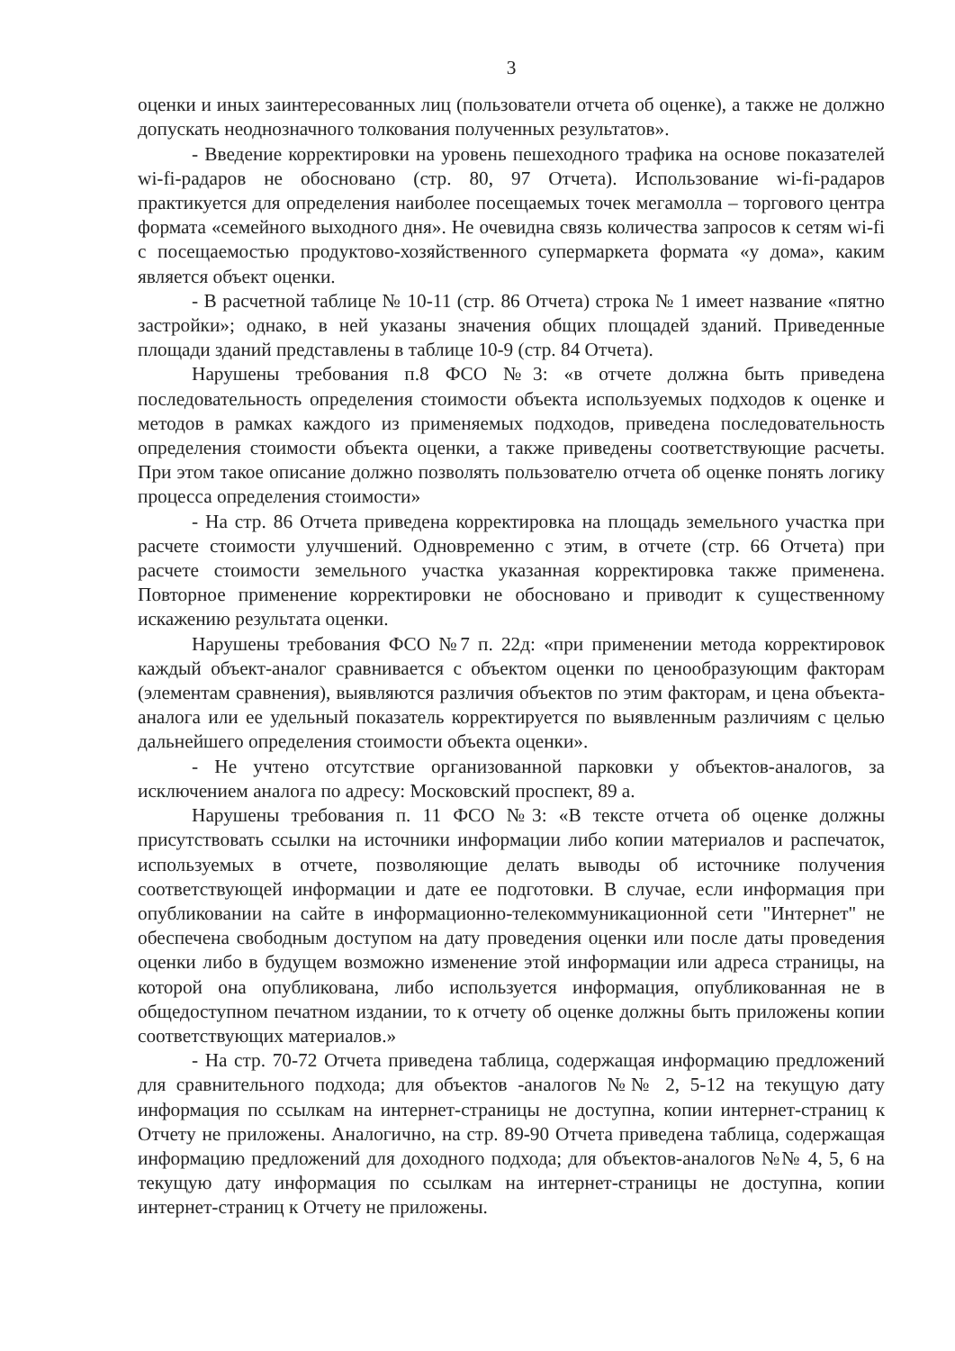3
оценки и иных заинтересованных лиц (пользователи отчета об оценке), а также не должно допускать неоднозначного толкования полученных результатов».
- Введение корректировки на уровень пешеходного трафика на основе показателей wi-fi-радаров не обосновано (стр. 80, 97 Отчета). Использование wi-fi-радаров практикуется для определения наиболее посещаемых точек мегамолла – торгового центра формата «семейного выходного дня». Не очевидна связь количества запросов к сетям wi-fi с посещаемостью продуктово-хозяйственного супермаркета формата «у дома», каким является объект оценки.
- В расчетной таблице № 10-11 (стр. 86 Отчета) строка № 1 имеет название «пятно застройки»; однако, в ней указаны значения общих площадей зданий. Приведенные площади зданий представлены в таблице 10-9 (стр. 84 Отчета).
Нарушены требования п.8 ФСО №3: «в отчете должна быть приведена последовательность определения стоимости объекта используемых подходов к оценке и методов в рамках каждого из применяемых подходов, приведена последовательность определения стоимости объекта оценки, а также приведены соответствующие расчеты. При этом такое описание должно позволять пользователю отчета об оценке понять логику процесса определения стоимости»
- На стр. 86 Отчета приведена корректировка на площадь земельного участка при расчете стоимости улучшений. Одновременно с этим, в отчете (стр. 66 Отчета) при расчете стоимости земельного участка указанная корректировка также применена. Повторное применение корректировки не обосновано и приводит к существенному искажению результата оценки.
Нарушены требования ФСО №7 п. 22д: «при применении метода корректировок каждый объект-аналог сравнивается с объектом оценки по ценообразующим факторам (элементам сравнения), выявляются различия объектов по этим факторам, и цена объекта-аналога или ее удельный показатель корректируется по выявленным различиям с целью дальнейшего определения стоимости объекта оценки».
- Не учтено отсутствие организованной парковки у объектов-аналогов, за исключением аналога по адресу: Московский проспект, 89 а.
Нарушены требования п. 11 ФСО №3: «В тексте отчета об оценке должны присутствовать ссылки на источники информации либо копии материалов и распечаток, используемых в отчете, позволяющие делать выводы об источнике получения соответствующей информации и дате ее подготовки. В случае, если информация при опубликовании на сайте в информационно-телекоммуникационной сети "Интернет" не обеспечена свободным доступом на дату проведения оценки или после даты проведения оценки либо в будущем возможно изменение этой информации или адреса страницы, на которой она опубликована, либо используется информация, опубликованная не в общедоступном печатном издании, то к отчету об оценке должны быть приложены копии соответствующих материалов.»
- На стр. 70-72 Отчета приведена таблица, содержащая информацию предложений для сравнительного подхода; для объектов -аналогов №№ 2, 5-12 на текущую дату информация по ссылкам на интернет-страницы не доступна, копии интернет-страниц к Отчету не приложены. Аналогично, на стр. 89-90 Отчета приведена таблица, содержащая информацию предложений для доходного подхода; для объектов-аналогов №№ 4, 5, 6 на текущую дату информация по ссылкам на интернет-страницы не доступна, копии интернет-страниц к Отчету не приложены.